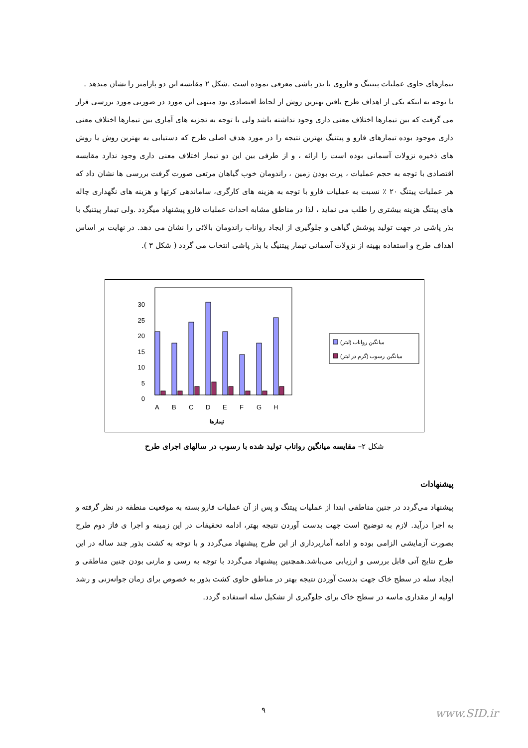تیمارهای حاوی عملیات پیتنیگ و فاروی با بذر پاشی معرفی نموده است .شکل ۲ مقایسه این دو پارامتر را نشان میدهد .
با توجه به اینکه یکی از اهداف طرح یافتن بهترین روش از لحاظ اقتصادی بود منتهی این مورد در صورتی مورد بررسی قرار می گرفت که بین تیمارها اختلاف معنی داری وجود نداشته باشد ولی با توجه به تجزیه های آماری بین تیمارها اختلاف معنی داری موجود بوده تیمارهای فارو و پیتنیگ بهترین نتیجه را در مورد هدف اصلی طرح که دستیابی به بهترین روش یا روش های ذخیره نزولات آسمانی بوده است را ارائه ، و از طرفی بین این دو تیمار اختلاف معنی داری وجود ندارد مقایسه اقتصادی با توجه به حجم عملیات ، پرت بودن زمین ، راندومان خوب گیاهان مرتعی صورت گرفت بررسی ها نشان داد که هر عملیات پیتنگ ۲۰ ٪ نسبت به عملیات فارو با توجه به هزینه های کارگری، ساماندهی کرتها و هزینه های نگهداری چاله های پیتنگ هزینه بیشتری را طلب می نماید ، لذا در مناطق مشابه احداث عملیات فارو پیشنهاد میگردد .ولی تیمار پیتنیگ با بذر پاشی در جهت تولید پوشش گیاهی و جلوگیری از ایجاد رواناب راندومان بالائی را نشان می دهد. در نهایت بر اساس اهداف طرح و استفاده بهینه از نزولات آسمانی تیمار پیتنیگ با بذر پاشی انتخاب می گردد ( شکل ۳ ).
0
5
10
15
20
25
30
A
B
C
D
E
F
G
H
تیمارها
میانگین رواناب (لیتر)
میانگین رسوب (گرم در لیتر)
شکل ۲– مقایسه میانگین رواناب تولید شده با رسوب در سالهای اجرای طرح
پیشنهادات
پیشنهاد می‌گردد در چنین مناطقی ابتدا از عملیات پیتنگ و پس از آن عملیات فارو بسته به موقعیت منطقه در نظر گرفته و به اجرا درآید. لازم به توضیح است جهت بدست آوردن نتیجه بهتر، ادامه تحقیقات در این زمینه و اجرا ی فاز دوم طرح بصورت آزمایشی الزامی بوده و ادامه آماربرداری از این طرح پیشنهاد می‌گردد و با توجه به کشت بذور چند ساله در این طرح نتایج آتی قابل بررسی و ارزیابی می‌باشد.همچنین پیشنهاد می‌گردد با توجه به رسی و مارنی بودن چنین مناطقی و ایجاد سله در سطح خاک جهت بدست آوردن نتیجه بهتر در مناطق حاوی کشت بذور به خصوص برای زمان جوانه‌زنی و رشد اولیه از مقداری ماسه در سطح خاک برای جلوگیری از تشکیل سله استفاده گردد.
۹ www.SID.ir